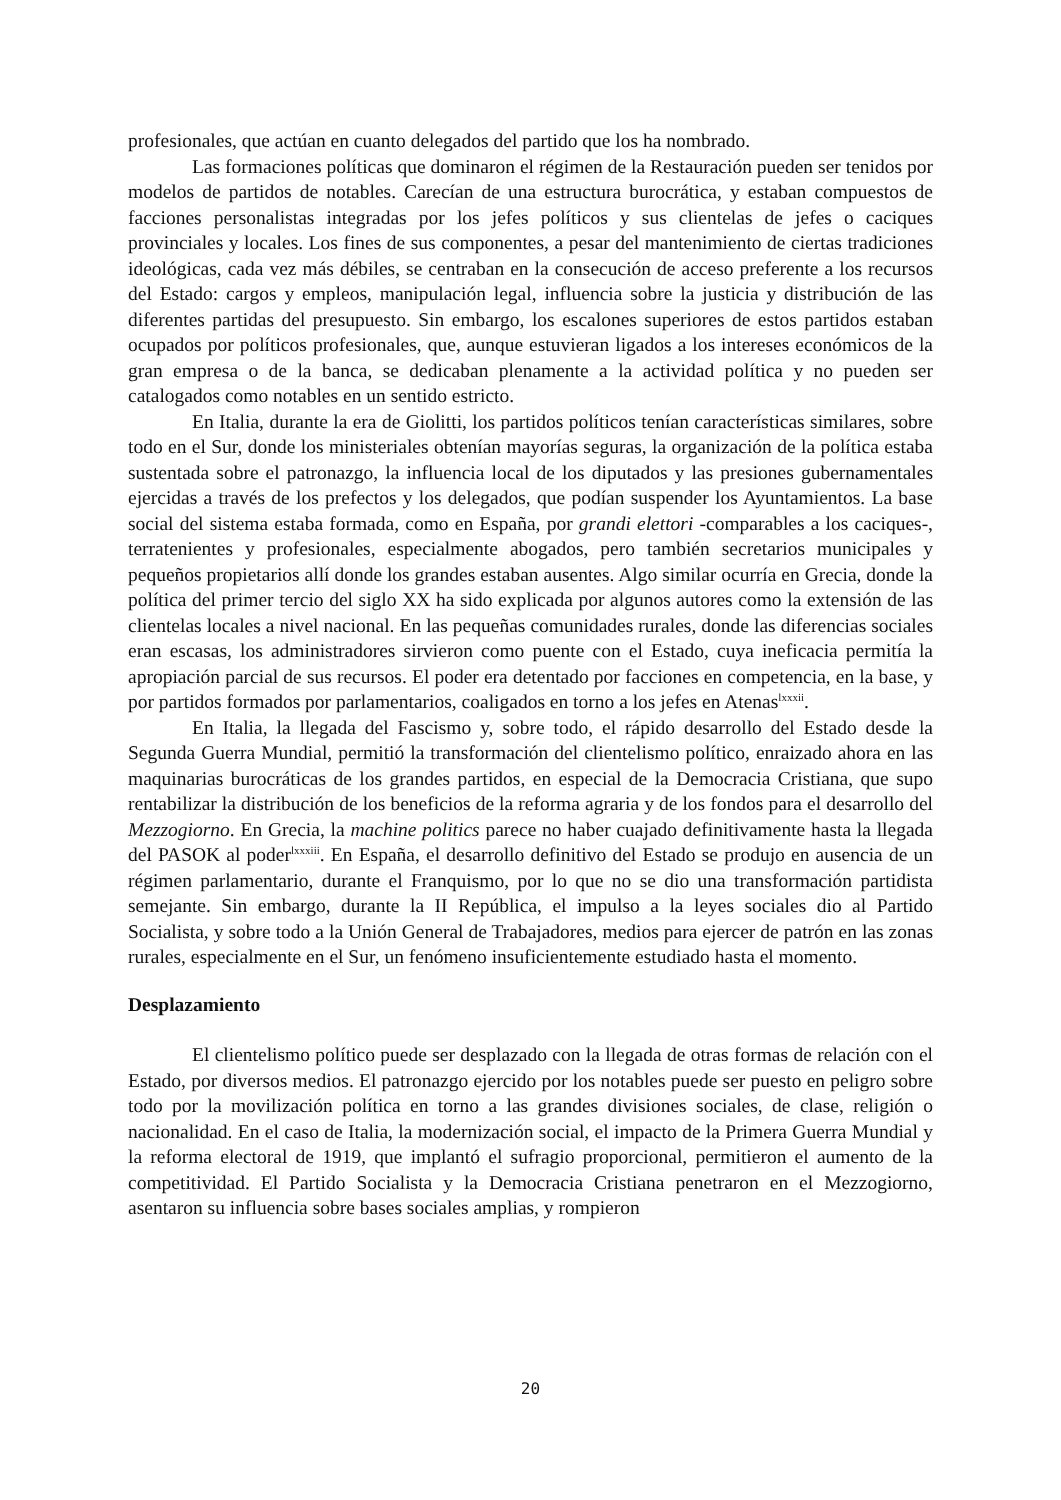profesionales, que actúan en cuanto delegados del partido que los ha nombrado.
Las formaciones políticas que dominaron el régimen de la Restauración pueden ser tenidos por modelos de partidos de notables. Carecían de una estructura burocrática, y estaban compuestos de facciones personalistas integradas por los jefes políticos y sus clientelas de jefes o caciques provinciales y locales. Los fines de sus componentes, a pesar del mantenimiento de ciertas tradiciones ideológicas, cada vez más débiles, se centraban en la consecución de acceso preferente a los recursos del Estado: cargos y empleos, manipulación legal, influencia sobre la justicia y distribución de las diferentes partidas del presupuesto. Sin embargo, los escalones superiores de estos partidos estaban ocupados por políticos profesionales, que, aunque estuvieran ligados a los intereses económicos de la gran empresa o de la banca, se dedicaban plenamente a la actividad política y no pueden ser catalogados como notables en un sentido estricto.
En Italia, durante la era de Giolitti, los partidos políticos tenían características similares, sobre todo en el Sur, donde los ministeriales obtenían mayorías seguras, la organización de la política estaba sustentada sobre el patronazgo, la influencia local de los diputados y las presiones gubernamentales ejercidas a través de los prefectos y los delegados, que podían suspender los Ayuntamientos. La base social del sistema estaba formada, como en España, por grandi elettori -comparables a los caciques-, terratenientes y profesionales, especialmente abogados, pero también secretarios municipales y pequeños propietarios allí donde los grandes estaban ausentes. Algo similar ocurría en Grecia, donde la política del primer tercio del siglo XX ha sido explicada por algunos autores como la extensión de las clientelas locales a nivel nacional. En las pequeñas comunidades rurales, donde las diferencias sociales eran escasas, los administradores sirvieron como puente con el Estado, cuya ineficacia permitía la apropiación parcial de sus recursos. El poder era detentado por facciones en competencia, en la base, y por partidos formados por parlamentarios, coaligados en torno a los jefes en Atenas<sup>lxxxii</sup>.
En Italia, la llegada del Fascismo y, sobre todo, el rápido desarrollo del Estado desde la Segunda Guerra Mundial, permitió la transformación del clientelismo político, enraizado ahora en las maquinarias burocráticas de los grandes partidos, en especial de la Democracia Cristiana, que supo rentabilizar la distribución de los beneficios de la reforma agraria y de los fondos para el desarrollo del Mezzogiorno. En Grecia, la machine politics parece no haber cuajado definitivamente hasta la llegada del PASOK al poder<sup>lxxxiii</sup>. En España, el desarrollo definitivo del Estado se produjo en ausencia de un régimen parlamentario, durante el Franquismo, por lo que no se dio una transformación partidista semejante. Sin embargo, durante la II República, el impulso a la leyes sociales dio al Partido Socialista, y sobre todo a la Unión General de Trabajadores, medios para ejercer de patrón en las zonas rurales, especialmente en el Sur, un fenómeno insuficientemente estudiado hasta el momento.
Desplazamiento
El clientelismo político puede ser desplazado con la llegada de otras formas de relación con el Estado, por diversos medios. El patronazgo ejercido por los notables puede ser puesto en peligro sobre todo por la movilización política en torno a las grandes divisiones sociales, de clase, religión o nacionalidad. En el caso de Italia, la modernización social, el impacto de la Primera Guerra Mundial y la reforma electoral de 1919, que implantó el sufragio proporcional, permitieron el aumento de la competitividad. El Partido Socialista y la Democracia Cristiana penetraron en el Mezzogiorno, asentaron su influencia sobre bases sociales amplias, y rompieron
20